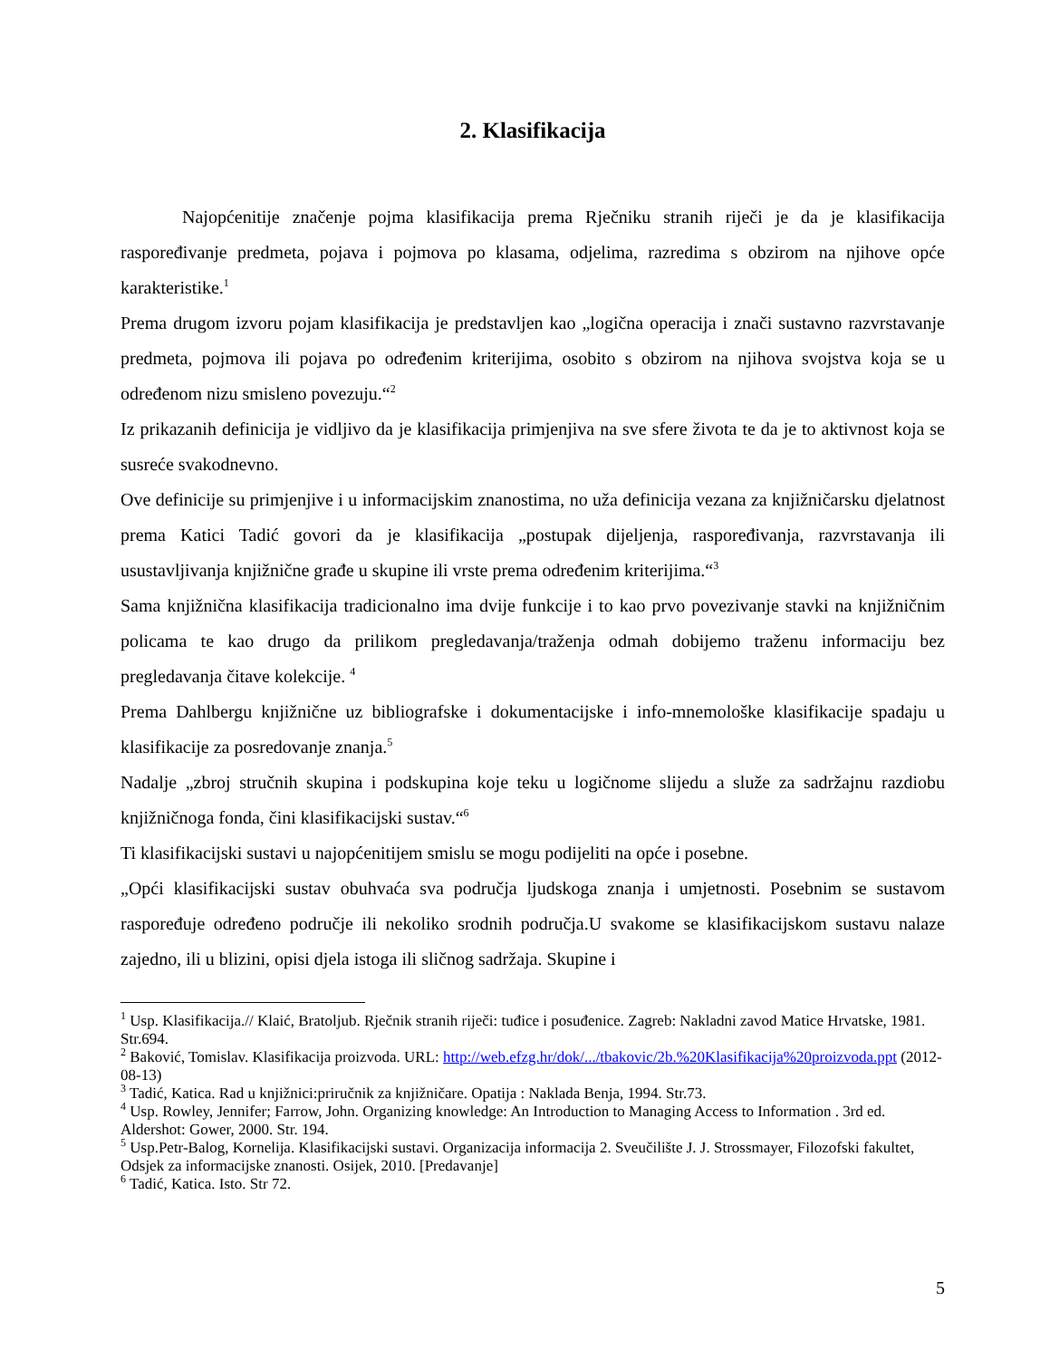2. Klasifikacija
Najopćenitije značenje pojma klasifikacija prema Rječniku stranih riječi je da je klasifikacija raspoređivanje predmeta, pojava i pojmova po klasama, odjelima, razredima s obzirom na njihove opće karakteristike.<sup>1</sup>
Prema drugom izvoru pojam klasifikacija je predstavljen kao „logična operacija i znači sustavno razvrstavanje predmeta, pojmova ili pojava po određenim kriterijima, osobito s obzirom na njihova svojstva koja se u određenom nizu smisleno povezuju.“<sup>2</sup>
Iz prikazanih definicija je vidljivo da je klasifikacija primjenjiva na sve sfere života te da je to aktivnost koja se susreće svakodnevno.
Ove definicije su primjenjive i u informacijskim znanostima, no uža definicija vezana za knjižničarsku djelatnost prema Katici Tadić govori da je klasifikacija „postupak dijeljenja, raspoređivanja, razvrstavanja ili usustavljivanja knjižnične građe u skupine ili vrste prema određenim kriterijima.“<sup>3</sup>
Sama knjižnična klasifikacija tradicionalno ima dvije funkcije i to kao prvo povezivanje stavki na knjižničnim policama te kao drugo da prilikom pregledavanja/traženja odmah dobijemo traženu informaciju bez pregledavanja čitave kolekcije. <sup>4</sup>
Prema Dahlbergu knjižnične uz bibliografske i dokumentacijske i info-mnemološke klasifikacije spadaju u klasifikacije za posredovanje znanja.<sup>5</sup>
Nadalje „zbroj stručnih skupina i podskupina koje teku u logičnome slijedu a služe za sadržajnu razdiobu knjižničnoga fonda, čini klasifikacijski sustav.“<sup>6</sup>
Ti klasifikacijski sustavi u najopćenitijem smislu se mogu podijeliti na opće i posebne.
„Opći klasifikacijski sustav obuhvaća sva područja ljudskoga znanja i umjetnosti. Posebnim se sustavom raspoređuje određeno područje ili nekoliko srodnih područja.U svakome se klasifikacijskom sustavu nalaze zajedno, ili u blizini, opisi djela istoga ili sličnog sadržaja. Skupine i
<sup>1</sup> Usp. Klasifikacija.// Klaić, Bratoljub. Rječnik stranih riječi: tuđice i posuđenice. Zagreb: Nakladni zavod Matice Hrvatske, 1981. Str.694.
<sup>2</sup> Baković, Tomislav. Klasifikacija proizvoda. URL: http://web.efzg.hr/dok/.../tbakovic/2b.%20Klasifikacija%20proizvoda.ppt (2012-08-13)
<sup>3</sup> Tadić, Katica. Rad u knjižnici:priručnik za knjižničare. Opatija : Naklada Benja, 1994. Str.73.
<sup>4</sup> Usp. Rowley, Jennifer; Farrow, John. Organizing knowledge: An Introduction to Managing Access to Information . 3rd ed. Aldershot: Gower, 2000. Str. 194.
<sup>5</sup> Usp.Petr-Balog, Kornelija. Klasifikacijski sustavi. Organizacija informacija 2. Sveučilište J. J. Strossmayer, Filozofski fakultet, Odsjek za informacijske znanosti. Osijek, 2010. [Predavanje]
<sup>6</sup> Tadić, Katica. Isto. Str 72.
5